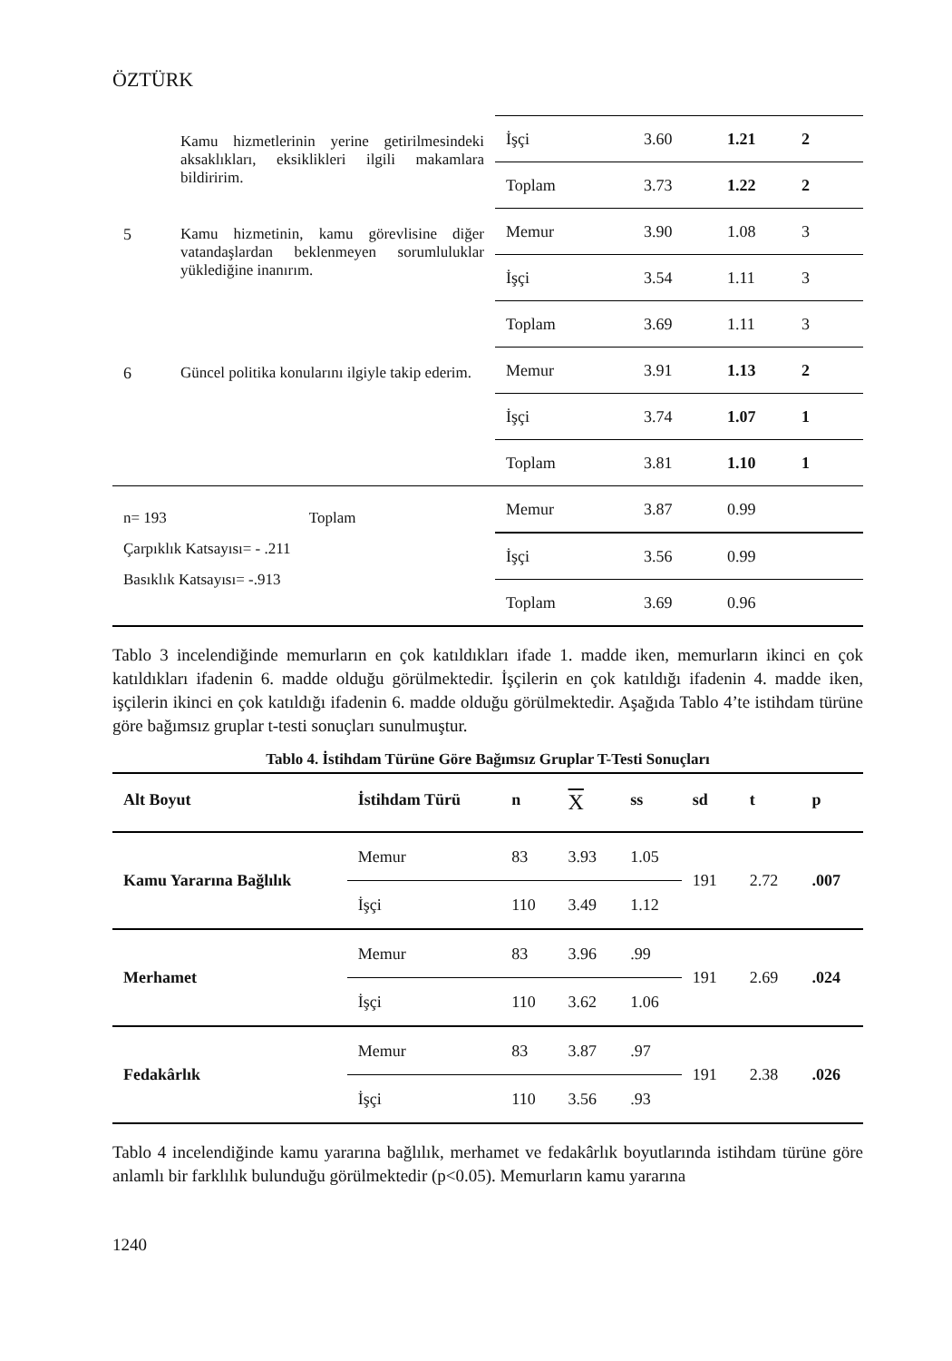ÖZTÜRK
| | Kamu hizmetlerinin yerine getirilmesindeki aksaklıkları, eksiklikleri ilgili makamlara bildiririm. | İşçi | 3.60 | 1.21 | 2 |
| | | Toplam | 3.73 | 1.22 | 2 |
| 5 | Kamu hizmetinin, kamu görevlisine diğer vatandaşlardan beklenmeyen sorumluluklar yüklediğine inanırım. | Memur | 3.90 | 1.08 | 3 |
| | | İşçi | 3.54 | 1.11 | 3 |
| | | Toplam | 3.69 | 1.11 | 3 |
| 6 | Güncel politika konularını ilgiyle takip ederim. | Memur | 3.91 | 1.13 | 2 |
| | | İşçi | 3.74 | 1.07 | 1 |
| | | Toplam | 3.81 | 1.10 | 1 |
| n= 193 Toplam Çarpıklık Katsayısı= - .211 Basıklık Katsayısı= -.913 | | Memur | 3.87 | 0.99 | |
| | | İşçi | 3.56 | 0.99 | |
| | | Toplam | 3.69 | 0.96 | |
Tablo 3 incelendiğinde memurların en çok katıldıkları ifade 1. madde iken, memurların ikinci en çok katıldıkları ifadenin 6. madde olduğu görülmektedir. İşçilerin en çok katıldığı ifadenin 4. madde iken, işçilerin ikinci en çok katıldığı ifadenin 6. madde olduğu görülmektedir. Aşağıda Tablo 4’te istihdam türüne göre bağımsız gruplar t-testi sonuçları sunulmuştur.
Tablo 4. İstihdam Türüne Göre Bağımsız Gruplar T-Testi Sonuçları
| Alt Boyut | İstihdam Türü | n | X | ss | sd | t | p |
| --- | --- | --- | --- | --- | --- | --- | --- |
| Kamu Yararına Bağlılık | Memur | 83 | 3.93 | 1.05 | 191 | 2.72 | .007 |
| | İşçi | 110 | 3.49 | 1.12 | | | |
| Merhamet | Memur | 83 | 3.96 | .99 | 191 | 2.69 | .024 |
| | İşçi | 110 | 3.62 | 1.06 | | | |
| Fedakârlık | Memur | 83 | 3.87 | .97 | 191 | 2.38 | .026 |
| | İşçi | 110 | 3.56 | .93 | | | |
Tablo 4 incelendiğinde kamu yararına bağlılık, merhamet ve fedakârlık boyutlarında istihdam türüne göre anlamlı bir farklılık bulunduğu görülmektedir (p<0.05). Memurların kamu yararına
1240